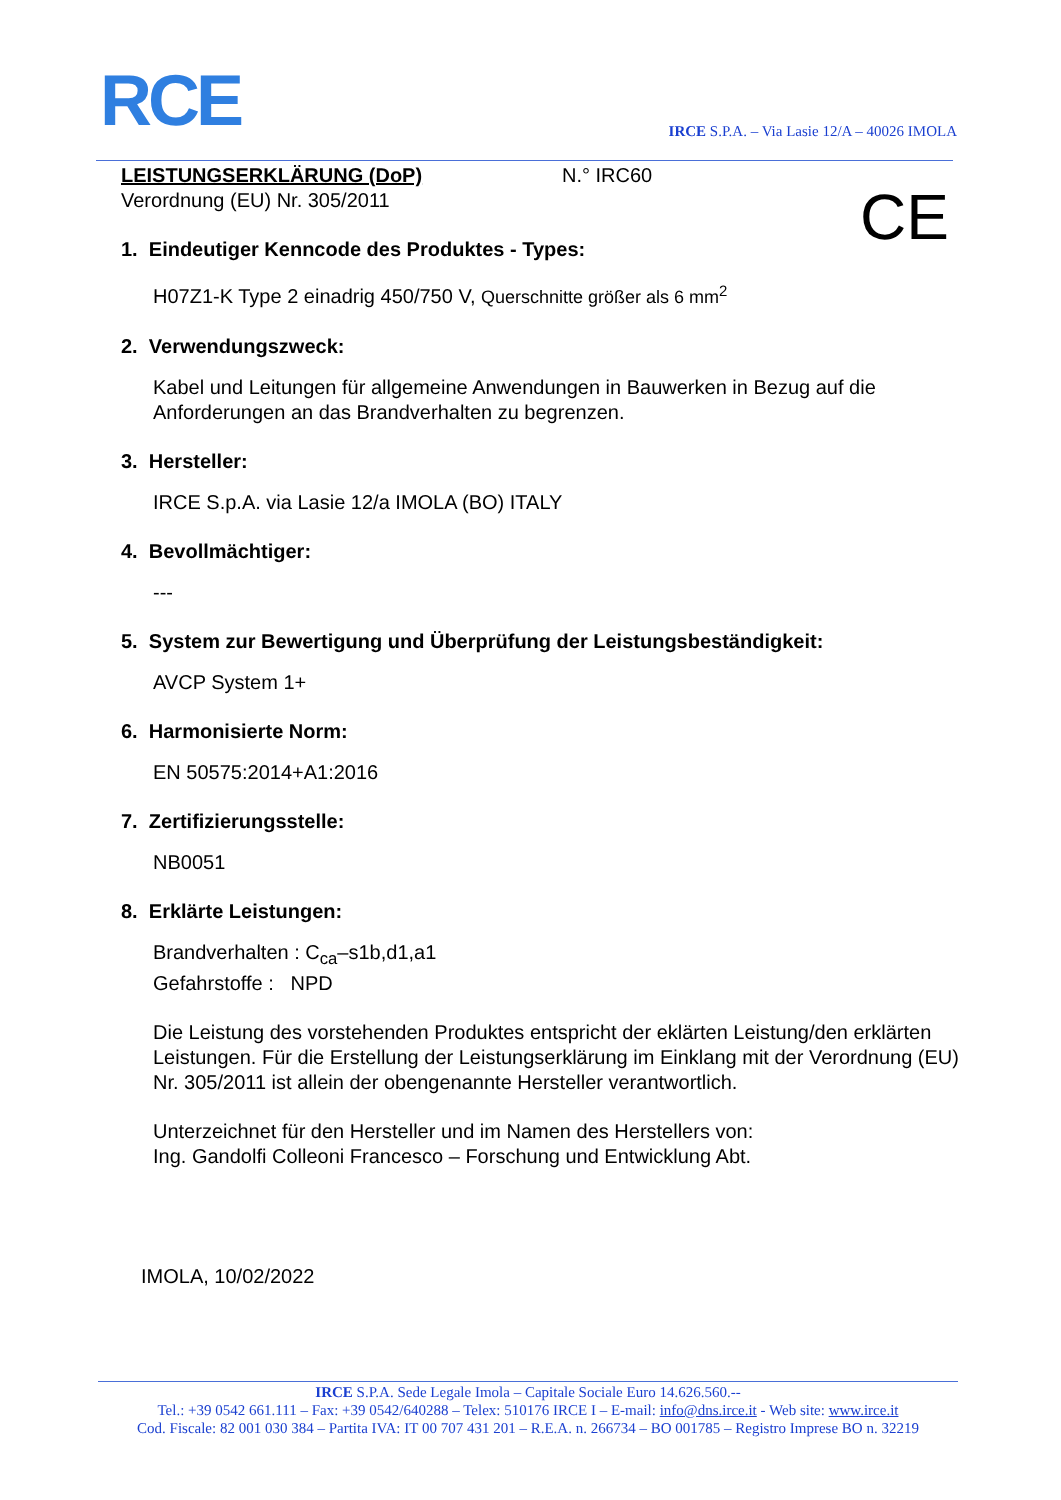RCE
IRCE S.P.A. – Via Lasie 12/A – 40026 IMOLA
CE
LEISTUNGSERKLÄRUNG (DoP) N.° IRC60
Verordnung (EU) Nr. 305/2011
1. Eindeutiger Kenncode des Produktes - Types:
H07Z1-K Type 2 einadrig 450/750 V, Querschnitte größer als 6 mm<sup>2</sup>
2. Verwendungszweck:
Kabel und Leitungen für allgemeine Anwendungen in Bauwerken in Bezug auf die Anforderungen an das Brandverhalten zu begrenzen.
3. Hersteller:
IRCE S.p.A. via Lasie 12/a IMOLA (BO) ITALY
4. Bevollmächtiger:
---
5. System zur Bewertigung und Überprüfung der Leistungsbeständigkeit:
AVCP System 1+
6. Harmonisierte Norm:
EN 50575:2014+A1:2016
7. Zertifizierungsstelle:
NB0051
8. Erklärte Leistungen:
Brandverhalten : C<sub>ca</sub>–s1b,d1,a1
Gefahrstoffe : NPD
Die Leistung des vorstehenden Produktes entspricht der eklärten Leistung/den erklärten Leistungen. Für die Erstellung der Leistungserklärung im Einklang mit der Verordnung (EU) Nr. 305/2011 ist allein der obengenannte Hersteller verantwortlich.
Unterzeichnet für den Hersteller und im Namen des Herstellers von:
Ing. Gandolfi Colleoni Francesco – Forschung und Entwicklung Abt.
IMOLA, 10/02/2022
IRCE S.P.A. Sede Legale Imola – Capitale Sociale Euro 14.626.560.--
Tel.: +39 0542 661.111 – Fax: +39 0542/640288 – Telex: 510176 IRCE I – E-mail: info@dns.irce.it - Web site: www.irce.it
Cod. Fiscale: 82 001 030 384 – Partita IVA: IT 00 707 431 201 – R.E.A. n. 266734 – BO 001785 – Registro Imprese BO n. 32219